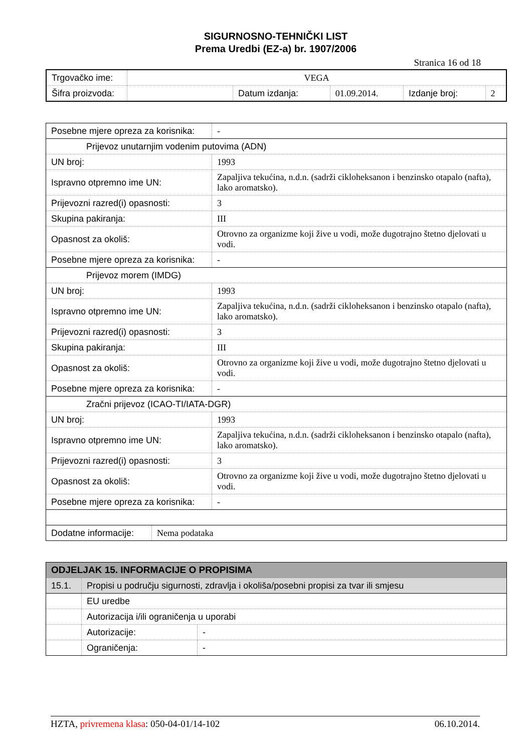SIGURNOSNO-TEHNIČKI LIST
Prema Uredbi (EZ-a) br. 1907/2006
Stranica 16 od 18
| Trgovačko ime: | VEGA | | | | |
| Šifra proizvoda: | | Datum izdanja: | 01.09.2014. | Izdanje broj: | 2 |
| Posebne mjere opreza za korisnika: | - |
| Prijevoz unutarnjim vodenim putovima (ADN) | |
| UN broj: | 1993 |
| Ispravno otpremno ime UN: | Zapaljiva tekućina, n.d.n. (sadrži cikloheksanon i benzinsko otapalo (nafta), lako aromatsko). |
| Prijevozni razred(i) opasnosti: | 3 |
| Skupina pakiranja: | III |
| Opasnost za okoliš: | Otrovno za organizme koji žive u vodi, može dugotrajno štetno djelovati u vodi. |
| Posebne mjere opreza za korisnika: | - |
| Prijevoz morem (IMDG) | |
| UN broj: | 1993 |
| Ispravno otpremno ime UN: | Zapaljiva tekućina, n.d.n. (sadrži cikloheksanon i benzinsko otapalo (nafta), lako aromatsko). |
| Prijevozni razred(i) opasnosti: | 3 |
| Skupina pakiranja: | III |
| Opasnost za okoliš: | Otrovno za organizme koji žive u vodi, može dugotrajno štetno djelovati u vodi. |
| Posebne mjere opreza za korisnika: | - |
| Zračni prijevoz (ICAO-TI/IATA-DGR) | |
| UN broj: | 1993 |
| Ispravno otpremno ime UN: | Zapaljiva tekućina, n.d.n. (sadrži cikloheksanon i benzinsko otapalo (nafta), lako aromatsko). |
| Prijevozni razred(i) opasnosti: | 3 |
| Opasnost za okoliš: | Otrovno za organizme koji žive u vodi, može dugotrajno štetno djelovati u vodi. |
| Posebne mjere opreza za korisnika: | - |
| Dodatne informacije: | Nema podataka |
| ODJELJAK 15. INFORMACIJE O PROPISIMA | | |
| 15.1. | Propisi u području sigurnosti, zdravlja i okoliša/posebni propisi za tvar ili smjesu | |
| | EU uredbe | |
| | Autorizacija i/ili ograničenja u uporabi | |
| | Autorizacije: | - |
| | Ograničenja: | - |
HZTA, privremena klasa: 050-04-01/14-102 06.10.2014.